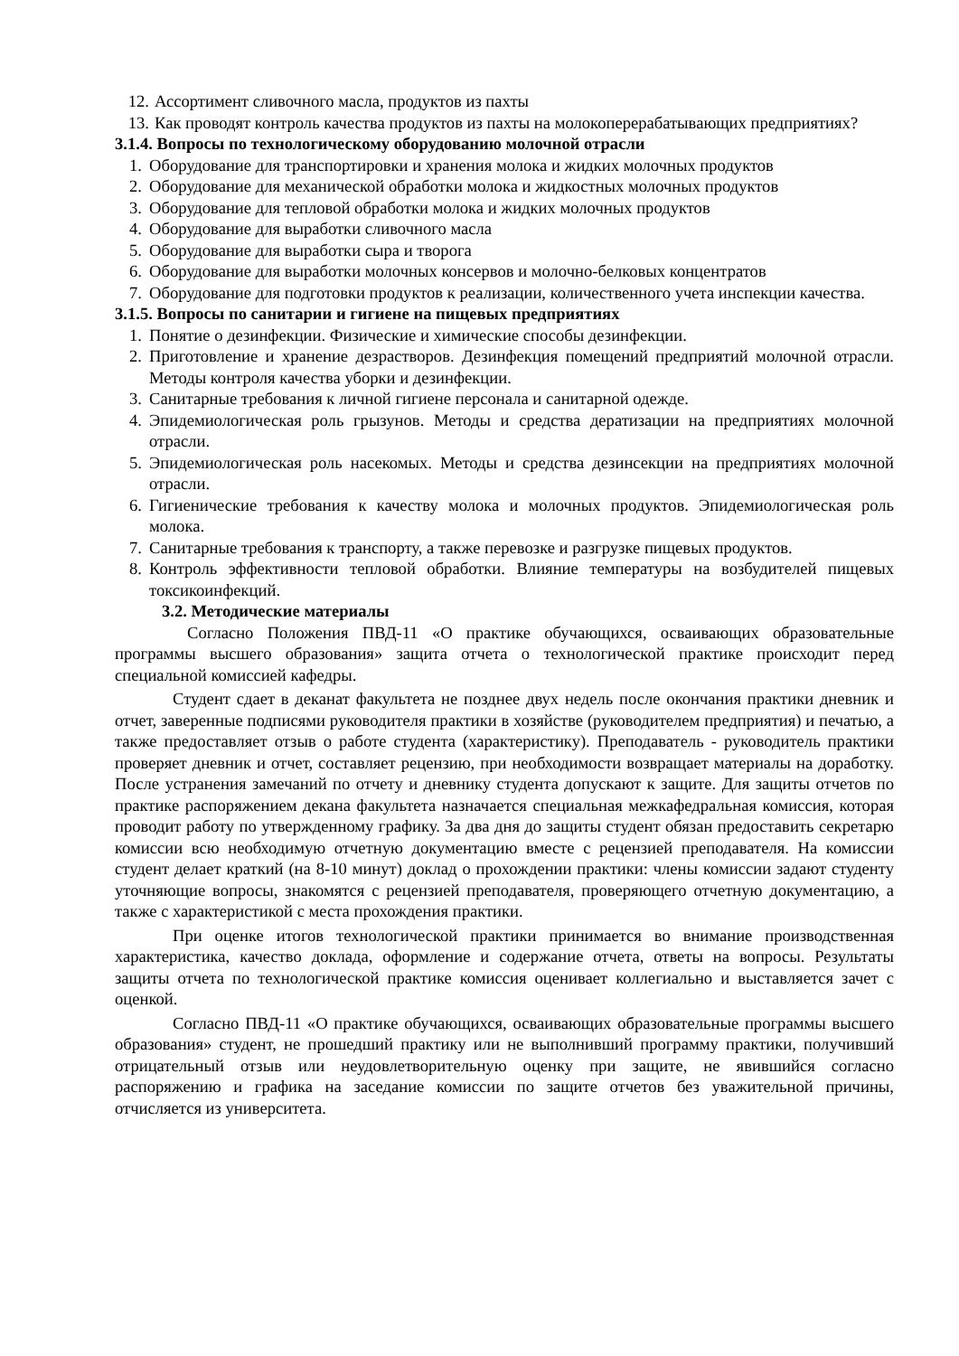12. Ассортимент сливочного масла, продуктов из пахты
13. Как проводят контроль качества продуктов из пахты на молокоперерабатывающих предприятиях?
3.1.4. Вопросы по технологическому оборудованию молочной отрасли
1. Оборудование для транспортировки и хранения молока и жидких молочных продуктов
2. Оборудование для механической обработки молока и жидкостных молочных продуктов
3. Оборудование для тепловой обработки молока и жидких молочных продуктов
4. Оборудование для выработки сливочного масла
5. Оборудование для выработки сыра и творога
6. Оборудование для выработки молочных консервов и молочно-белковых концентратов
7. Оборудование для подготовки продуктов к реализации, количественного учета инспекции качества.
3.1.5. Вопросы по санитарии и гигиене на пищевых предприятиях
1. Понятие о дезинфекции. Физические и химические способы дезинфекции.
2. Приготовление и хранение дезрастворов. Дезинфекция помещений предприятий молочной отрасли. Методы контроля качества уборки и дезинфекции.
3. Санитарные требования к личной гигиене персонала и санитарной одежде.
4. Эпидемиологическая роль грызунов. Методы и средства дератизации на предприятиях молочной отрасли.
5. Эпидемиологическая роль насекомых. Методы и средства дезинсекции на предприятиях молочной отрасли.
6. Гигиенические требования к качеству молока и молочных продуктов. Эпидемиологическая роль молока.
7. Санитарные требования к транспорту, а также перевозке и разгрузке пищевых продуктов.
8. Контроль эффективности тепловой обработки. Влияние температуры на возбудителей пищевых токсикоинфекций.
3.2. Методические материалы
Согласно Положения ПВД-11 «О практике обучающихся, осваивающих образовательные программы высшего образования» защита отчета о технологической практике происходит перед специальной комиссией кафедры.
Студент сдает в деканат факультета не позднее двух недель после окончания практики дневник и отчет, заверенные подписями руководителя практики в хозяйстве (руководителем предприятия) и печатью, а также предоставляет отзыв о работе студента (характеристику). Преподаватель - руководитель практики проверяет дневник и отчет, составляет рецензию, при необходимости возвращает материалы на доработку. После устранения замечаний по отчету и дневнику студента допускают к защите. Для защиты отчетов по практике распоряжением декана факультета назначается специальная межкафедральная комиссия, которая проводит работу по утвержденному графику. За два дня до защиты студент обязан предоставить секретарю комиссии всю необходимую отчетную документацию вместе с рецензией преподавателя. На комиссии студент делает краткий (на 8-10 минут) доклад о прохождении практики: члены комиссии задают студенту уточняющие вопросы, знакомятся с рецензией преподавателя, проверяющего отчетную документацию, а также с характеристикой с места прохождения практики.
При оценке итогов технологической практики принимается во внимание производственная характеристика, качество доклада, оформление и содержание отчета, ответы на вопросы. Результаты защиты отчета по технологической практике комиссия оценивает коллегиально и выставляется зачет с оценкой.
Согласно ПВД-11 «О практике обучающихся, осваивающих образовательные программы высшего образования» студент, не прошедший практику или не выполнивший программу практики, получивший отрицательный отзыв или неудовлетворительную оценку при защите, не явившийся согласно распоряжению и графика на заседание комиссии по защите отчетов без уважительной причины, отчисляется из университета.